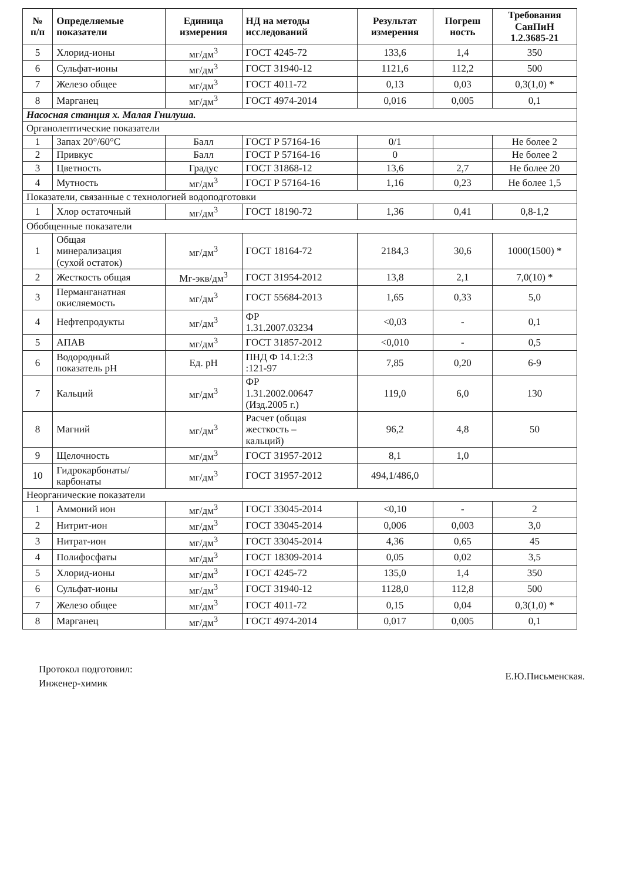| № п/п | Определяемые показатели | Единица измерения | НД на методы исследований | Результат измерения | Погреш ность | Требования СанПиН 1.2.3685-21 |
| --- | --- | --- | --- | --- | --- | --- |
| 5 | Хлорид-ионы | мг/дм<sup>3</sup> | ГОСТ 4245-72 | 133,6 | 1,4 | 350 |
| 6 | Сульфат-ионы | мг/дм<sup>3</sup> | ГОСТ 31940-12 | 1121,6 | 112,2 | 500 |
| 7 | Железо общее | мг/дм<sup>3</sup> | ГОСТ 4011-72 | 0,13 | 0,03 | 0,3(1,0) * |
| 8 | Марганец | мг/дм<sup>3</sup> | ГОСТ 4974-2014 | 0,016 | 0,005 | 0,1 |
| Насосная станция х. Малая Гнилуша. | | | | | | |
| Органолептические показатели | | | | | | |
| 1 | Запах 20°/60°С | Балл | ГОСТ Р 57164-16 | 0/1 | | Не более 2 |
| 2 | Привкус | Балл | ГОСТ Р 57164-16 | 0 | | Не более 2 |
| 3 | Цветность | Градус | ГОСТ 31868-12 | 13,6 | 2,7 | Не более 20 |
| 4 | Мутность | мг/дм<sup>3</sup> | ГОСТ Р 57164-16 | 1,16 | 0,23 | Не более 1,5 |
| Показатели, связанные с технологией водоподготовки | | | | | | |
| 1 | Хлор остаточный | мг/дм<sup>3</sup> | ГОСТ 18190-72 | 1,36 | 0,41 | 0,8-1,2 |
| Обобщенные показатели | | | | | | |
| 1 | Общая минерализация (сухой остаток) | мг/дм<sup>3</sup> | ГОСТ 18164-72 | 2184,3 | 30,6 | 1000(1500) * |
| 2 | Жесткость общая | Мг-экв/дм<sup>3</sup> | ГОСТ 31954-2012 | 13,8 | 2,1 | 7,0(10) * |
| 3 | Перманганатная окисляемость | мг/дм<sup>3</sup> | ГОСТ 55684-2013 | 1,65 | 0,33 | 5,0 |
| 4 | Нефтепродукты | мг/дм<sup>3</sup> | ФР 1.31.2007.03234 | <0,03 | - | 0,1 |
| 5 | АПАВ | мг/дм<sup>3</sup> | ГОСТ 31857-2012 | <0,010 | - | 0,5 |
| 6 | Водородный показатель рН | Ед. рН | ПНД Ф 14.1:2:3 :121-97 | 7,85 | 0,20 | 6-9 |
| 7 | Кальций | мг/дм<sup>3</sup> | ФР 1.31.2002.00647 (Изд.2005 г.) | 119,0 | 6,0 | 130 |
| 8 | Магний | мг/дм<sup>3</sup> | Расчет (общая жесткость – кальций) | 96,2 | 4,8 | 50 |
| 9 | Щелочность | мг/дм<sup>3</sup> | ГОСТ 31957-2012 | 8,1 | 1,0 | |
| 10 | Гидрокарбонаты/ карбонаты | мг/дм<sup>3</sup> | ГОСТ 31957-2012 | 494,1/486,0 | | |
| Неорганические показатели | | | | | | |
| 1 | Аммоний ион | мг/дм<sup>3</sup> | ГОСТ 33045-2014 | <0,10 | - | 2 |
| 2 | Нитрит-ион | мг/дм<sup>3</sup> | ГОСТ 33045-2014 | 0,006 | 0,003 | 3,0 |
| 3 | Нитрат-ион | мг/дм<sup>3</sup> | ГОСТ 33045-2014 | 4,36 | 0,65 | 45 |
| 4 | Полифосфаты | мг/дм<sup>3</sup> | ГОСТ 18309-2014 | 0,05 | 0,02 | 3,5 |
| 5 | Хлорид-ионы | мг/дм<sup>3</sup> | ГОСТ 4245-72 | 135,0 | 1,4 | 350 |
| 6 | Сульфат-ионы | мг/дм<sup>3</sup> | ГОСТ 31940-12 | 1128,0 | 112,8 | 500 |
| 7 | Железо общее | мг/дм<sup>3</sup> | ГОСТ 4011-72 | 0,15 | 0,04 | 0,3(1,0) * |
| 8 | Марганец | мг/дм<sup>3</sup> | ГОСТ 4974-2014 | 0,017 | 0,005 | 0,1 |
Протокол подготовил:
Инженер-химик
Е.Ю.Письменская.